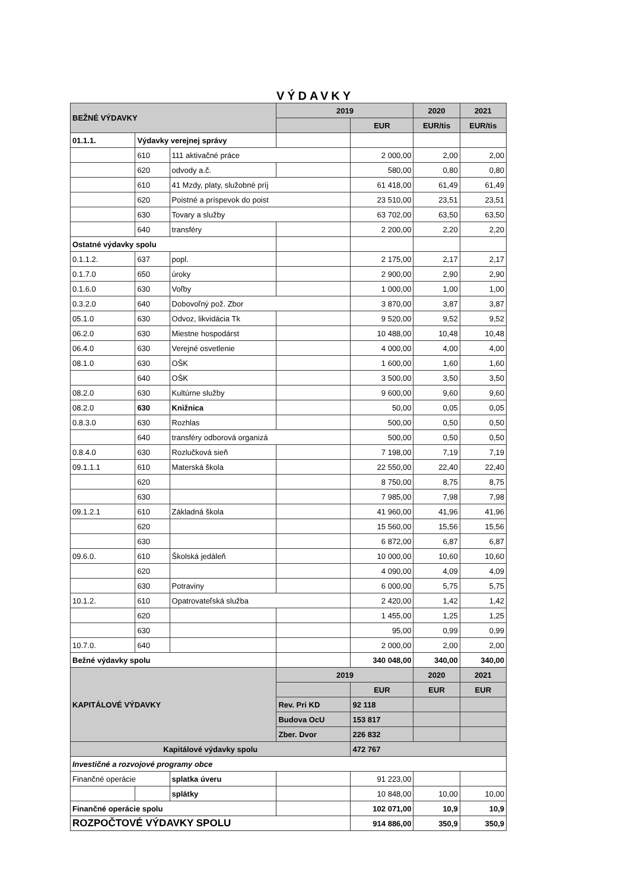VÝDAVKY
| BEŽNÉ VÝDAVKY | | | 2019 | | 2020 | 2021 |
| | | | | EUR | EUR/tis | EUR/tis |
| 01.1.1. | Výdavky verejnej správy | | | | | |
| | 610 | 111 aktivačné práce | | 2 000,00 | 2,00 | 2,00 |
| | 620 | odvody a.č. | | 580,00 | 0,80 | 0,80 |
| | 610 | 41 Mzdy, platy, služobné príj | | 61 418,00 | 61,49 | 61,49 |
| | 620 | Poistné a príspevok do poist | | 23 510,00 | 23,51 | 23,51 |
| | 630 | Tovary a služby | | 63 702,00 | 63,50 | 63,50 |
| | 640 | transféry | | 2 200,00 | 2,20 | 2,20 |
| Ostatné výdavky spolu | | | | | | |
| 0.1.1.2. | 637 | popl. | | 2 175,00 | 2,17 | 2,17 |
| 0.1.7.0 | 650 | úroky | | 2 900,00 | 2,90 | 2,90 |
| 0.1.6.0 | 630 | Voľby | | 1 000,00 | 1,00 | 1,00 |
| 0.3.2.0 | 640 | Dobovoľný pož. Zbor | | 3 870,00 | 3,87 | 3,87 |
| 05.1.0 | 630 | Odvoz, likvidácia Tk | | 9 520,00 | 9,52 | 9,52 |
| 06.2.0 | 630 | Miestne hospodárst | | 10 488,00 | 10,48 | 10,48 |
| 06.4.0 | 630 | Verejné osvetlenie | | 4 000,00 | 4,00 | 4,00 |
| 08.1.0 | 630 | OŠK | | 1 600,00 | 1,60 | 1,60 |
| | 640 | OŠK | | 3 500,00 | 3,50 | 3,50 |
| 08.2.0 | 630 | Kultúrne služby | | 9 600,00 | 9,60 | 9,60 |
| 08.2.0 | 630 | Knižnica | | 50,00 | 0,05 | 0,05 |
| 0.8.3.0 | 630 | Rozhlas | | 500,00 | 0,50 | 0,50 |
| | 640 | transféry odborová organizá | | 500,00 | 0,50 | 0,50 |
| 0.8.4.0 | 630 | Rozlučková sieň | | 7 198,00 | 7,19 | 7,19 |
| 09.1.1.1 | 610 | Materská škola | | 22 550,00 | 22,40 | 22,40 |
| | 620 | | | 8 750,00 | 8,75 | 8,75 |
| | 630 | | | 7 985,00 | 7,98 | 7,98 |
| 09.1.2.1 | 610 | Základná škola | | 41 960,00 | 41,96 | 41,96 |
| | 620 | | | 15 560,00 | 15,56 | 15,56 |
| | 630 | | | 6 872,00 | 6,87 | 6,87 |
| 09.6.0. | 610 | Školská jedáleň | | 10 000,00 | 10,60 | 10,60 |
| | 620 | | | 4 090,00 | 4,09 | 4,09 |
| | 630 | Potraviny | | 6 000,00 | 5,75 | 5,75 |
| 10.1.2. | 610 | Opatrovateľská služba | | 2 420,00 | 1,42 | 1,42 |
| | 620 | | | 1 455,00 | 1,25 | 1,25 |
| | 630 | | | 95,00 | 0,99 | 0,99 |
| 10.7.0. | 640 | | | 2 000,00 | 2,00 | 2,00 |
| Bežné výdavky spolu | | | | 340 048,00 | 340,00 | 340,00 |
| KAPITÁLOVÉ VÝDAVKY | | | 2019 | | 2020 | 2021 |
| | | | | EUR | EUR | EUR |
| | | | Rev. Pri KD | 92 118 | | |
| | | | Budova OcU | 153 817 | | |
| | | | Zber. Dvor | 226 832 | | |
| Kapitálové výdavky spolu | | | | 472 767 | | |
| Investičné a rozvojové programy obce | | | | | | |
| Finančné operácie | | splatka úveru | | 91 223,00 | | |
| | | splátky | | 10 848,00 | 10,00 | 10,00 |
| Finančné operácie spolu | | | | 102 071,00 | 10,9 | 10,9 |
| ROZPOČTOVÉ VÝDAVKY SPOLU | | | | 914 886,00 | 350,9 | 350,9 |